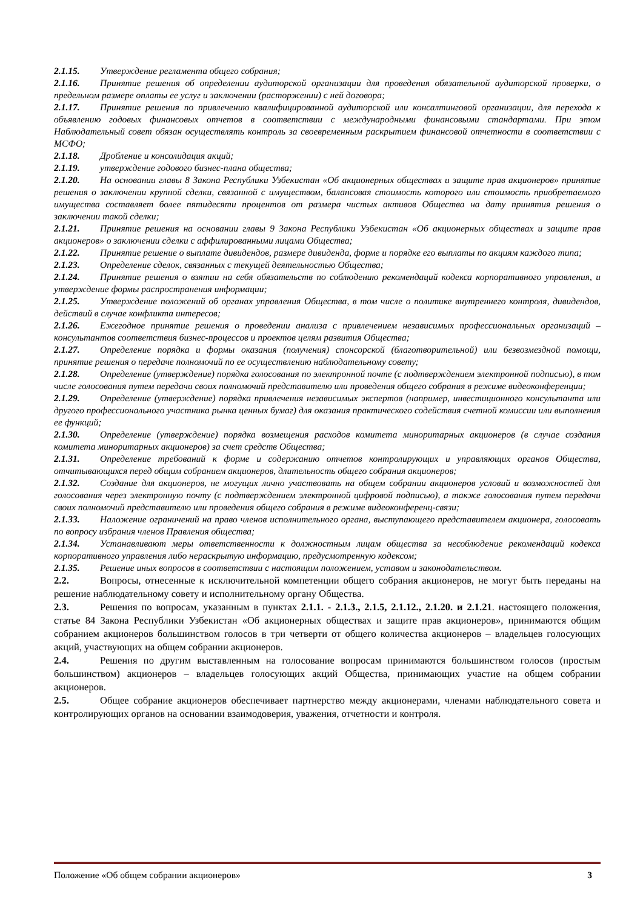2.1.15. Утверждение регламента общего собрания;
2.1.16. Принятие решения об определении аудиторской организации для проведения обязательной аудиторской проверки, о предельном размере оплаты ее услуг и заключении (расторжении) с ней договора;
2.1.17. Принятие решения по привлечению квалифицированной аудиторской или консалтинговой организации, для перехода к объявлению годовых финансовых отчетов в соответствии с международными финансовыми стандартами. При этом Наблюдательный совет обязан осуществлять контроль за своевременным раскрытием финансовой отчетности в соответствии с МСФО;
2.1.18. Дробление и консолидация акций;
2.1.19. утверждение годового бизнес-плана общества;
2.1.20. На основании главы 8 Закона Республики Узбекистан «Об акционерных обществах и защите прав акционеров» принятие решения о заключении крупной сделки, связанной с имуществом, балансовая стоимость которого или стоимость приобретаемого имущества составляет более пятидесяти процентов от размера чистых активов Общества на дату принятия решения о заключении такой сделки;
2.1.21. Принятие решения на основании главы 9 Закона Республики Узбекистан «Об акционерных обществах и защите прав акционеров» о заключении сделки с аффилированными лицами Общества;
2.1.22. Принятие решение о выплате дивидендов, размере дивиденда, форме и порядке его выплаты по акциям каждого типа;
2.1.23. Определение сделок, связанных с текущей деятельностью Общества;
2.1.24. Принятие решения о взятии на себя обязательств по соблюдению рекомендаций кодекса корпоративного управления, и утверждение формы распространения информации;
2.1.25. Утверждение положений об органах управления Общества, в том числе о политике внутреннего контроля, дивидендов, действий в случае конфликта интересов;
2.1.26. Ежегодное принятие решения о проведении анализа с привлечением независимых профессиональных организаций – консультантов соответствия бизнес-процессов и проектов целям развития Общества;
2.1.27. Определение порядка и формы оказания (получения) спонсорской (благотворительной) или безвозмездной помощи, принятие решения о передаче полномочий по ее осуществлению наблюдательному совету;
2.1.28. Определение (утверждение) порядка голосования по электронной почте (с подтверждением электронной подписью), в том числе голосования путем передачи своих полномочий представителю или проведения общего собрания в режиме видеоконференции;
2.1.29. Определение (утверждение) порядка привлечения независимых экспертов (например, инвестиционного консультанта или другого профессионального участника рынка ценных бумаг) для оказания практического содействия счетной комиссии или выполнения ее функций;
2.1.30. Определение (утверждение) порядка возмещения расходов комитета миноритарных акционеров (в случае создания комитета миноритарных акционеров) за счет средств Общества;
2.1.31. Определение требований к форме и содержанию отчетов контролирующих и управляющих органов Общества, отчитывающихся перед общим собранием акционеров, длительность общего собрания акционеров;
2.1.32. Создание для акционеров, не могущих лично участвовать на общем собрании акционеров условий и возможностей для голосования через электронную почту (с подтверждением электронной цифровой подписью), а также голосования путем передачи своих полномочий представителю или проведения общего собрания в режиме видеоконференц-связи;
2.1.33. Наложение ограничений на право членов исполнительного органа, выступающего представителем акционера, голосовать по вопросу избрания членов Правления общества;
2.1.34. Устанавливают меры ответственности к должностным лицам общества за несоблюдение рекомендаций кодекса корпоративного управления либо нераскрытую информацию, предусмотренную кодексом;
2.1.35. Решение иных вопросов в соответствии с настоящим положением, уставом и законодательством.
2.2. Вопросы, отнесенные к исключительной компетенции общего собрания акционеров, не могут быть переданы на решение наблюдательному совету и исполнительному органу Общества.
2.3. Решения по вопросам, указанным в пунктах 2.1.1. - 2.1.3., 2.1.5, 2.1.12., 2.1.20. и 2.1.21. настоящего положения, статье 84 Закона Республики Узбекистан «Об акционерных обществах и защите прав акционеров», принимаются общим собранием акционеров большинством голосов в три четверти от общего количества акционеров – владельцев голосующих акций, участвующих на общем собрании акционеров.
2.4. Решения по другим выставленным на голосование вопросам принимаются большинством голосов (простым большинством) акционеров – владельцев голосующих акций Общества, принимающих участие на общем собрании акционеров.
2.5. Общее собрание акционеров обеспечивает партнерство между акционерами, членами наблюдательного совета и контролирующих органов на основании взаимодоверия, уважения, отчетности и контроля.
Положение «Об общем собрании акционеров» 3